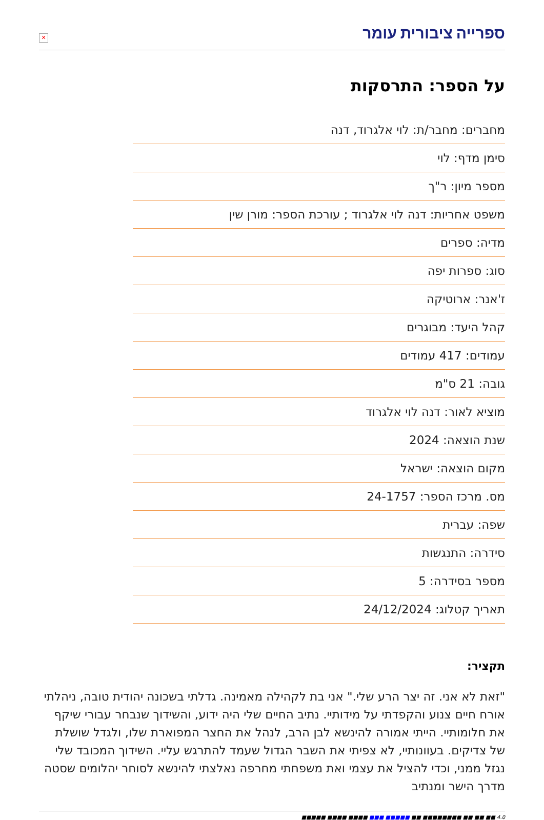ספרייה ציבורית עומר
✕
על הספר: התרסקות
מחברים: מחבר/ת: לוי אלגרוד, דנה
סימן מדף: לוי
מספר מיון: ר"ך
משפט אחריות: דנה לוי אלגרוד ; עורכת הספר: מורן שין
מדיה: ספרים
סוג: ספרות יפה
ז'אנר: ארוטיקה
קהל היעד: מבוגרים
עמודים: 417 עמודים
גובה: 21 ס"מ
מוציא לאור: דנה לוי אלגרוד
שנת הוצאה: 2024
מקום הוצאה: ישראל
מס. מרכז הספר: 24-1757
שפה: עברית
סידרה: התנגשות
מספר בסידרה: 5
תאריך קטלוג: 24/12/2024
תקציר:
"זאת לא אני. זה יצר הרע שלי." אני בת לקהילה מאמינה. גדלתי בשכונה יהודית טובה, ניהלתי אורח חיים צנוע והקפדתי על מידותיי. נתיב החיים שלי היה ידוע, והשידוך שנבחר עבורי שיקף את חלומותיי. הייתי אמורה להינשא לבן הרב, לנהל את החצר המפוארת שלו, ולגדל שושלת של צדיקים. בעוונותיי, לא צפיתי את השבר הגדול שעמד להתרגש עליי. השידוך המכובד שלי נגזל ממני, וכדי להציל את עצמי ואת משפחתי מחרפה נאלצתי להינשא לסוחר יהלומים שסטה מדרך הישר ומנתיב
4.0 ■■ ■■ ■■ ■■■■■■■■ ■■ ■■■■■ ■■■ ■■■■ ■■■■ ■■■■■